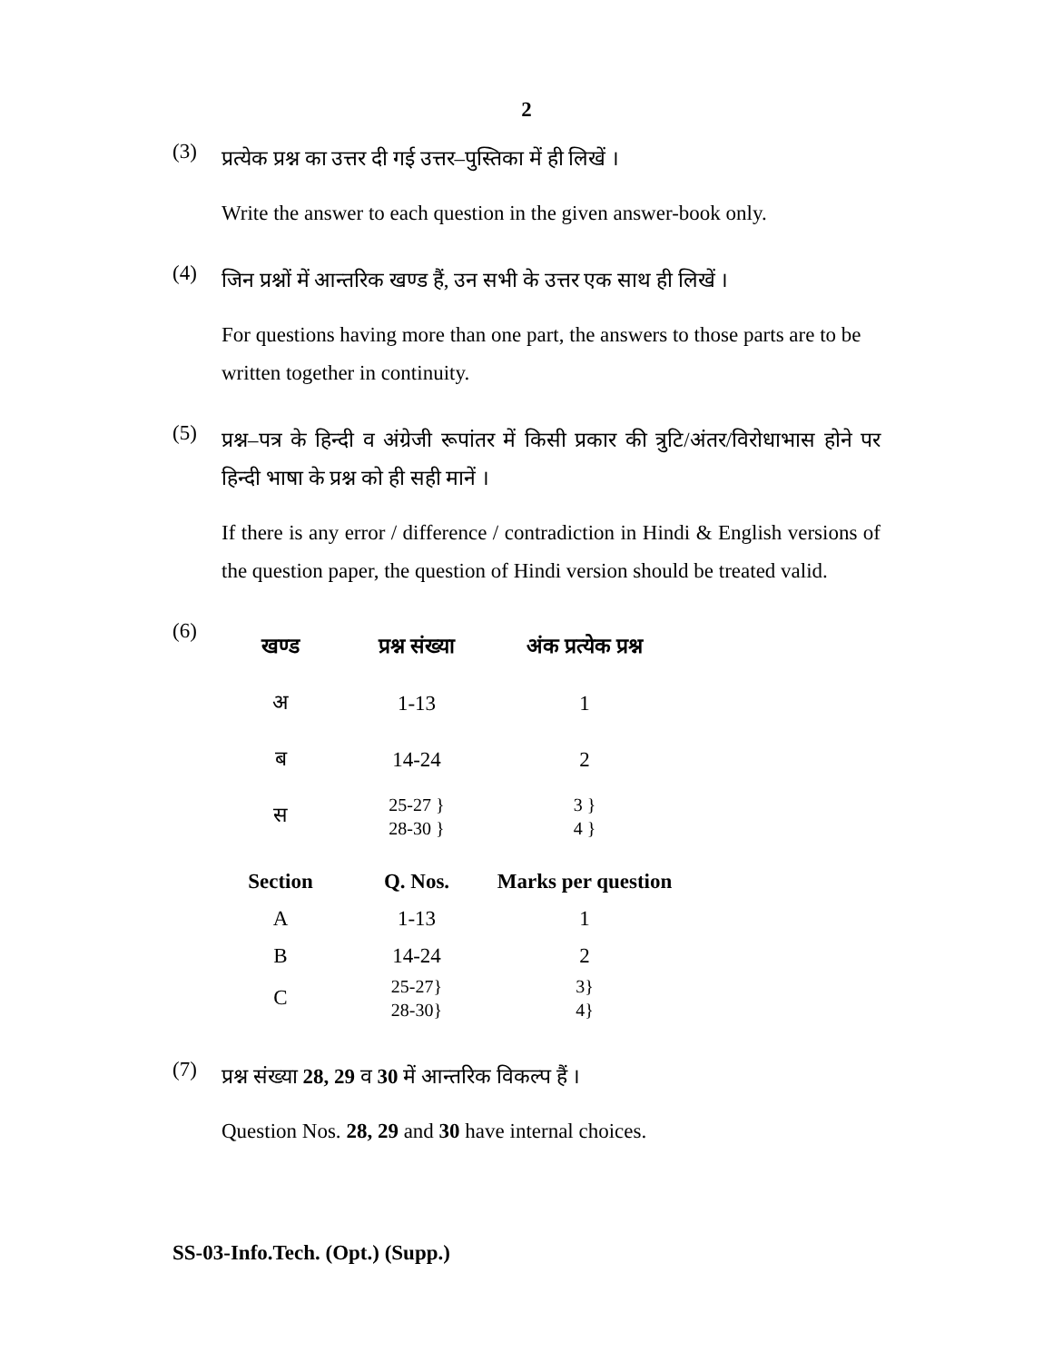2
(3)
प्रत्येक प्रश्न का उत्तर दी गई उत्तर–पुस्तिका में ही लिखें ।
Write the answer to each question in the given answer-book only.
(4)
जिन प्रश्नों में आन्तरिक खण्ड हैं, उन सभी के उत्तर एक साथ ही लिखें ।
For questions having more than one part, the answers to those parts are to be written together in continuity.
(5)
प्रश्न–पत्र के हिन्दी व अंग्रेजी रूपांतर में किसी प्रकार की त्रुटि/अंतर/विरोधाभास होने पर हिन्दी भाषा के प्रश्न को ही सही मानें ।
If there is any error / difference / contradiction in Hindi & English versions of the question paper, the question of Hindi version should be treated valid.
(6)
| खण्ड | प्रश्न संख्या | अंक प्रत्येक प्रश्न |
| --- | --- | --- |
| अ | 1-13 | 1 |
| ब | 14-24 | 2 |
| स | 25-27 } 28-30 } | 3 } 4 } |
| Section | Q. Nos. | Marks per question |
| --- | --- | --- |
| A | 1-13 | 1 |
| B | 14-24 | 2 |
| C | 25-27} 28-30} | 3} 4} |
(7)
प्रश्न संख्या 28, 29 व 30 में आन्तरिक विकल्प हैं ।
Question Nos. 28, 29 and 30 have internal choices.
SS-03-Info.Tech. (Opt.) (Supp.)